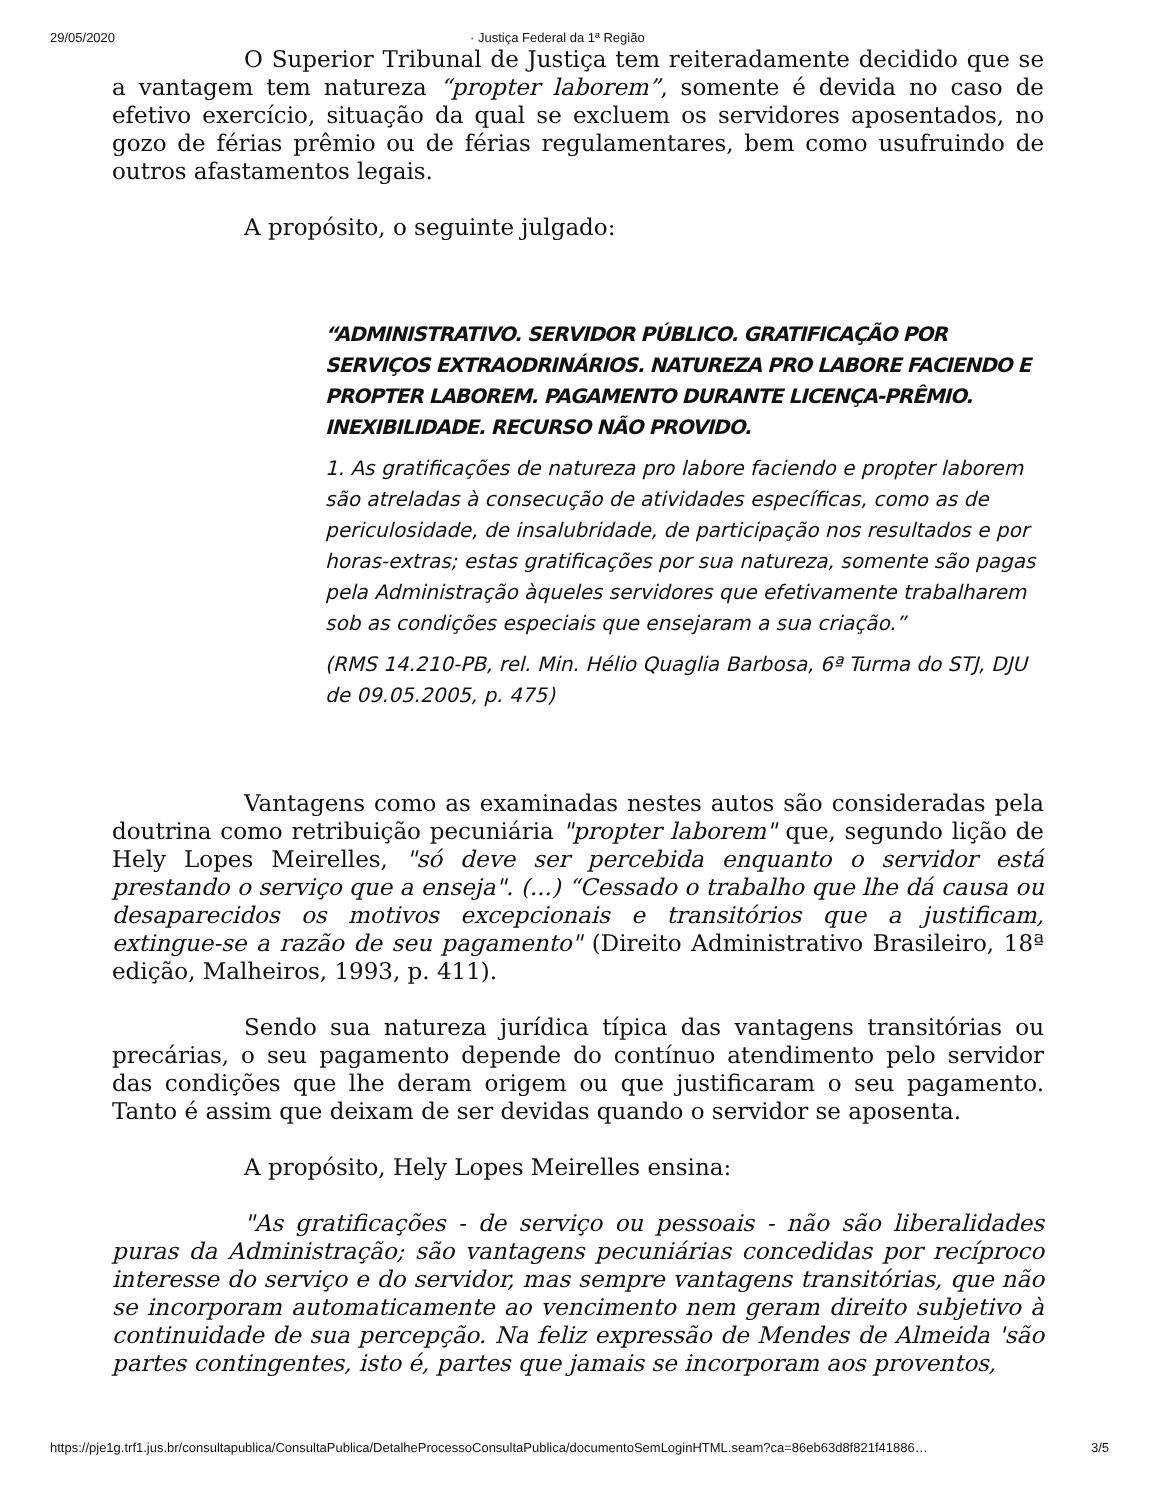29/05/2020 · Justiça Federal da 1ª Região
O Superior Tribunal de Justiça tem reiteradamente decidido que se a vantagem tem natureza “propter laborem”, somente é devida no caso de efetivo exercício, situação da qual se excluem os servidores aposentados, no gozo de férias prêmio ou de férias regulamentares, bem como usufruindo de outros afastamentos legais.
A propósito, o seguinte julgado:
“ADMINISTRATIVO. SERVIDOR PÚBLICO. GRATIFICAÇÃO POR SERVIÇOS EXTRAODRINÁRIOS. NATUREZA PRO LABORE FACIENDO E PROPTER LABOREM. PAGAMENTO DURANTE LICENÇA-PRÊMIO. INEXIBILIDADE. RECURSO NÃO PROVIDO.
1. As gratificações de natureza pro labore faciendo e propter laborem são atreladas à consecução de atividades específicas, como as de periculosidade, de insalubridade, de participação nos resultados e por horas-extras; estas gratificações por sua natureza, somente são pagas pela Administração àqueles servidores que efetivamente trabalharem sob as condições especiais que ensejaram a sua criação.”
(RMS 14.210-PB, rel. Min. Hélio Quaglia Barbosa, 6ª Turma do STJ, DJU de 09.05.2005, p. 475)
Vantagens como as examinadas nestes autos são consideradas pela doutrina como retribuição pecuniária "propter laborem" que, segundo lição de Hely Lopes Meirelles, "só deve ser percebida enquanto o servidor está prestando o serviço que a enseja". (...) “Cessado o trabalho que lhe dá causa ou desaparecidos os motivos excepcionais e transitórios que a justificam, extingue-se a razão de seu pagamento" (Direito Administrativo Brasileiro, 18ª edição, Malheiros, 1993, p. 411).
Sendo sua natureza jurídica típica das vantagens transitórias ou precárias, o seu pagamento depende do contínuo atendimento pelo servidor das condições que lhe deram origem ou que justificaram o seu pagamento. Tanto é assim que deixam de ser devidas quando o servidor se aposenta.
A propósito, Hely Lopes Meirelles ensina:
"As gratificações - de serviço ou pessoais - não são liberalidades puras da Administração; são vantagens pecuniárias concedidas por recíproco interesse do serviço e do servidor, mas sempre vantagens transitórias, que não se incorporam automaticamente ao vencimento nem geram direito subjetivo à continuidade de sua percepção. Na feliz expressão de Mendes de Almeida 'são partes contingentes, isto é, partes que jamais se incorporam aos proventos,
https://pje1g.trf1.jus.br/consultapublica/ConsultaPublica/DetalheProcessoConsultaPublica/documentoSemLoginHTML.seam?ca=86eb63d8f821f41886… 3/5